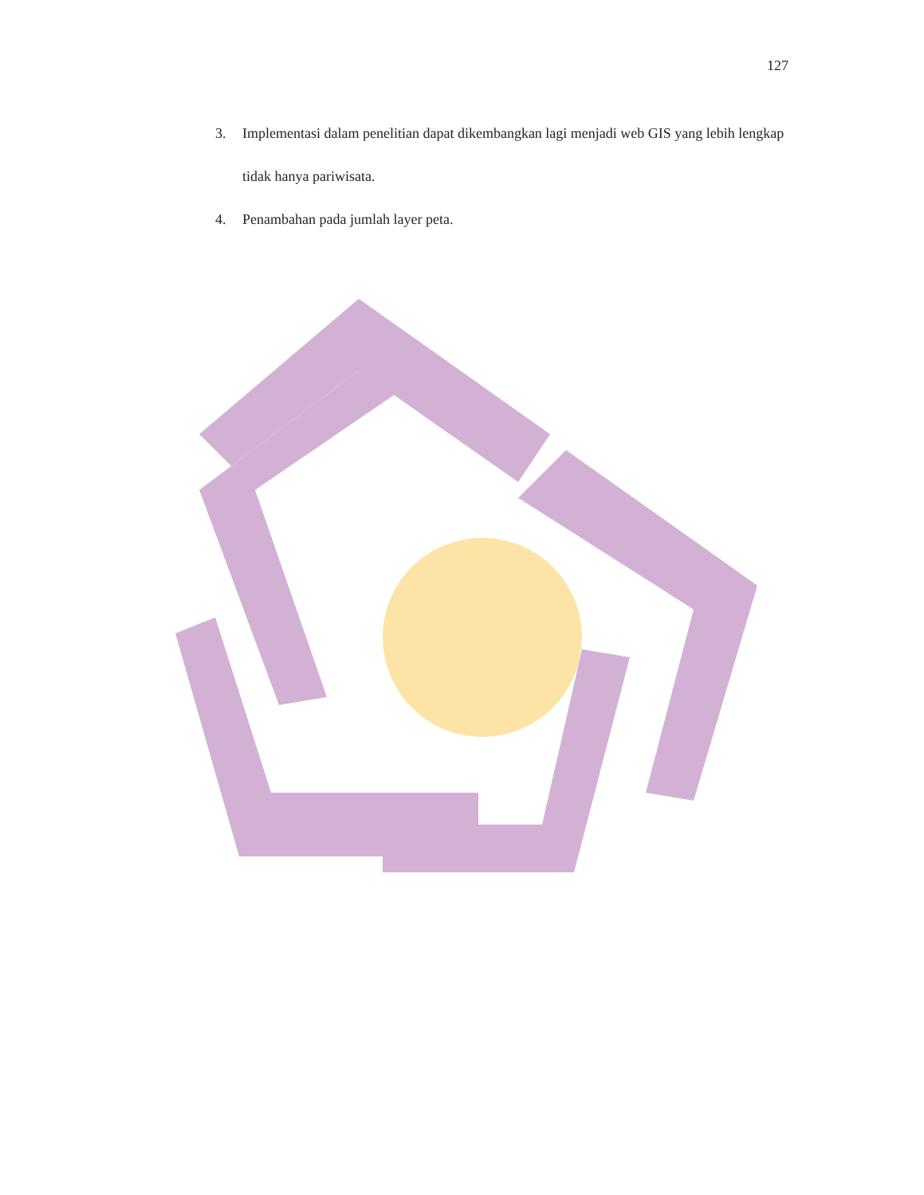127
3. Implementasi dalam penelitian dapat dikembangkan lagi menjadi web GIS yang lebih lengkap tidak hanya pariwisata.
4. Penambahan pada jumlah layer peta.